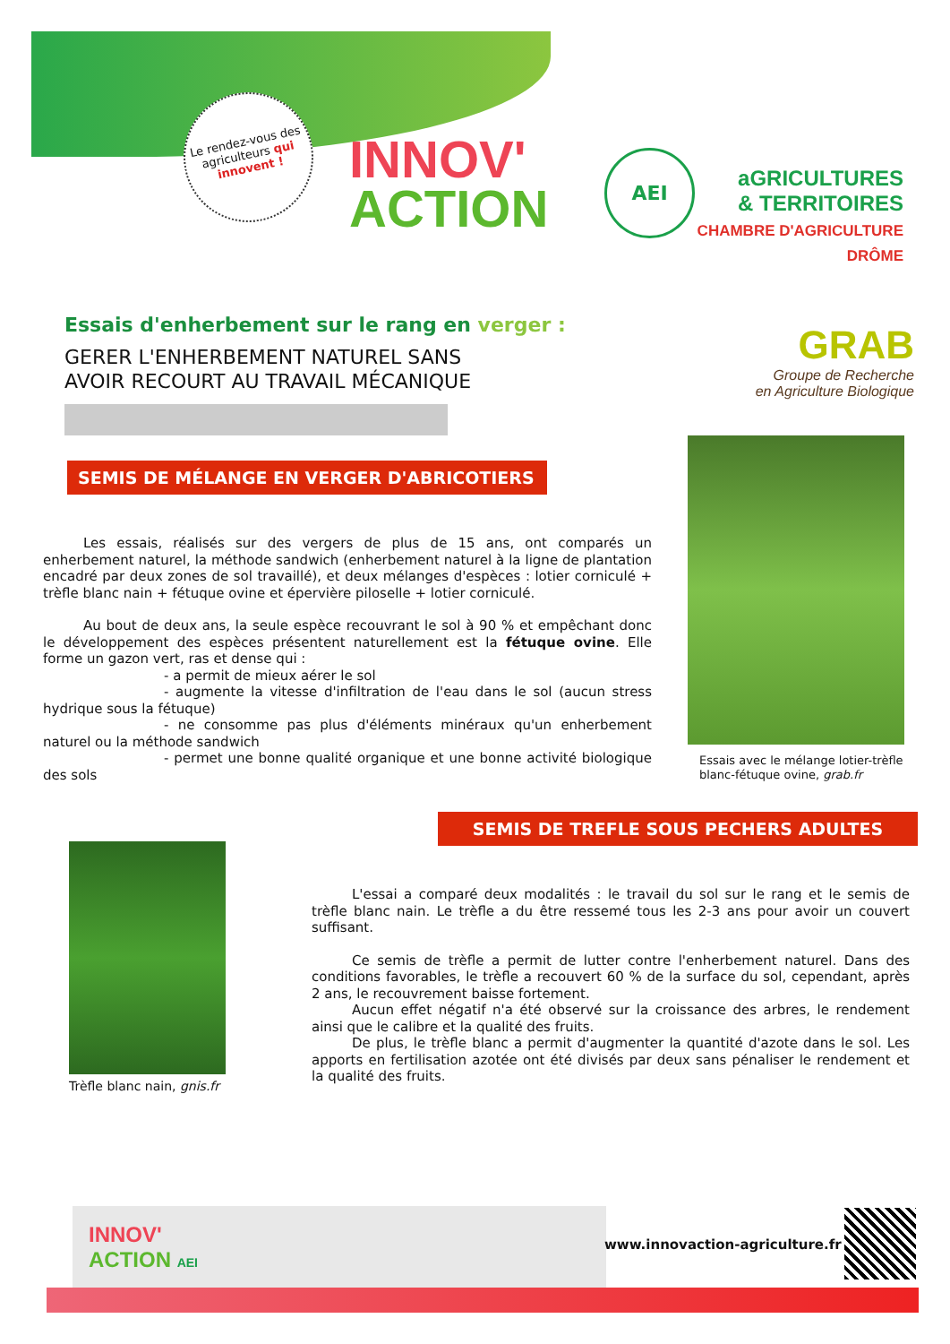Le rendez-vous des agriculteurs qui innovent !
INNOV'
ACTION
AEI
aGRICULTURES
& TERRITOIRES
CHAMBRE D'AGRICULTURE
DRÔME
GRAB
Groupe de Recherche
en Agriculture Biologique
Essais d'enherbement sur le rang en verger :
GERER L'ENHERBEMENT NATUREL SANS AVOIR RECOURT AU TRAVAIL MÉCANIQUE
SEMIS DE MÉLANGE EN VERGER D'ABRICOTIERS
Les essais, réalisés sur des vergers de plus de 15 ans, ont comparés un enherbement naturel, la méthode sandwich (enherbement naturel à la ligne de plantation encadré par deux zones de sol travaillé), et deux mélanges d'espèces : lotier corniculé + trèfle blanc nain + fétuque ovine et épervière piloselle + lotier corniculé.
Au bout de deux ans, la seule espèce recouvrant le sol à 90 % et empêchant donc le développement des espèces présentent naturellement est la fétuque ovine. Elle forme un gazon vert, ras et dense qui :
- a permit de mieux aérer le sol
- augmente la vitesse d'infiltration de l'eau dans le sol (aucun stress hydrique sous la fétuque)
- ne consomme pas plus d'éléments minéraux qu'un enherbement naturel ou la méthode sandwich
- permet une bonne qualité organique et une bonne activité biologique des sols
Essais avec le mélange lotier-trèfle blanc-fétuque ovine, grab.fr
SEMIS DE TREFLE SOUS PECHERS ADULTES
Trèfle blanc nain, gnis.fr
L'essai a comparé deux modalités : le travail du sol sur le rang et le semis de trèfle blanc nain. Le trèfle a du être ressemé tous les 2-3 ans pour avoir un couvert suffisant.
Ce semis de trèfle a permit de lutter contre l'enherbement naturel. Dans des conditions favorables, le trèfle a recouvert 60 % de la surface du sol, cependant, après 2 ans, le recouvrement baisse fortement.
Aucun effet négatif n'a été observé sur la croissance des arbres, le rendement ainsi que le calibre et la qualité des fruits.
De plus, le trèfle blanc a permit d'augmenter la quantité d'azote dans le sol. Les apports en fertilisation azotée ont été divisés par deux sans pénaliser le rendement et la qualité des fruits.
INNOV'
ACTION AEI
www.innovaction-agriculture.fr